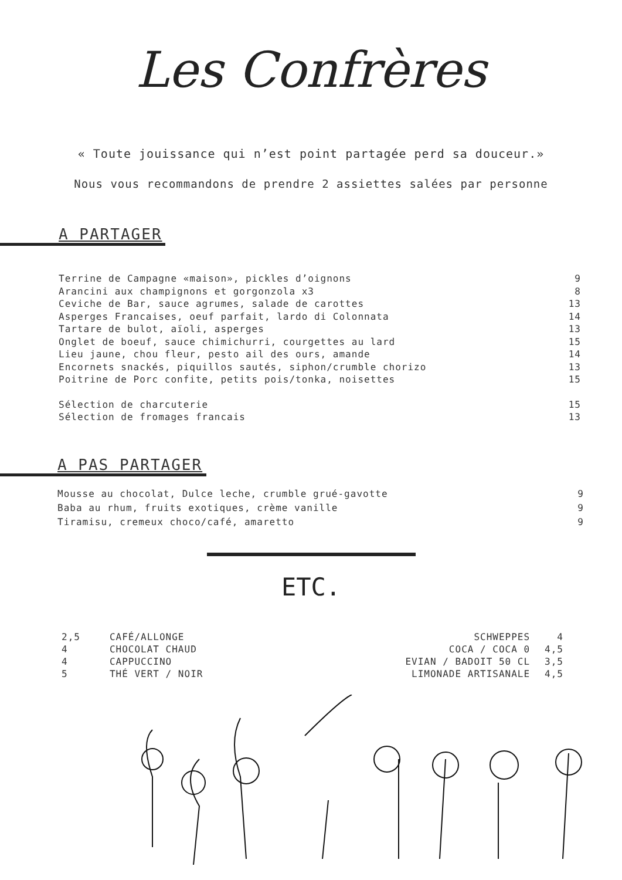Les Confrères
« Toute jouissance qui n’est point partagée perd sa douceur.»
Nous vous recommandons de prendre 2 assiettes salées par personne
A PARTAGER
Terrine de Campagne «maison», pickles d’oignons 9
Arancini aux champignons et gorgonzola x3 8
Ceviche de Bar, sauce agrumes, salade de carottes 13
Asperges Francaises, oeuf parfait, lardo di Colonnata 14
Tartare de bulot, aïoli, asperges 13
Onglet de boeuf, sauce chimichurri, courgettes au lard 15
Lieu jaune, chou fleur, pesto ail des ours, amande 14
Encornets snackés, piquillos sautés, siphon/crumble chorizo 13
Poitrine de Porc confite, petits pois/tonka, noisettes 15
Sélection de charcuterie 15
Sélection de fromages francais 13
A PAS PARTAGER
Mousse au chocolat, Dulce leche, crumble grué-gavotte 9
Baba au rhum, fruits exotiques, crème vanille 9
Tiramisu, cremeux choco/café, amaretto 9
ETC.
| 2,5 | CAFÉ/ALLONGE |
| 4 | CHOCOLAT CHAUD |
| 4 | CAPPUCCINO |
| 5 | THÉ VERT / NOIR |
| SCHWEPPES | 4 |
| COCA / COCA 0 | 4,5 |
| EVIAN / BADOIT 50 CL | 3,5 |
| LIMONADE ARTISANALE | 4,5 |